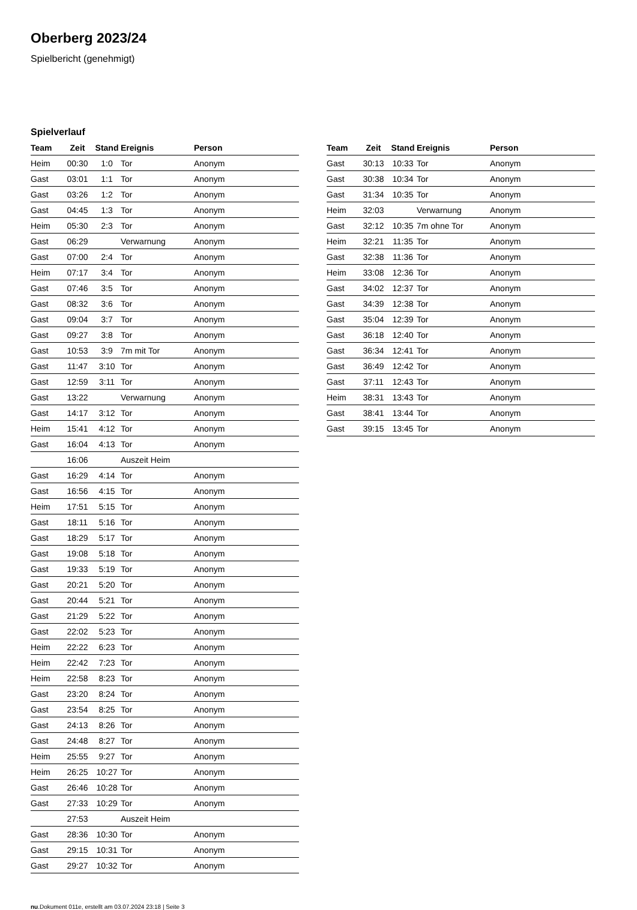Oberberg 2023/24
Spielbericht (genehmigt)
Spielverlauf
| Team | Zeit | Stand | Ereignis | Person |
| --- | --- | --- | --- | --- |
| Heim | 00:30 | 1:0 | Tor | Anonym |
| Gast | 03:01 | 1:1 | Tor | Anonym |
| Gast | 03:26 | 1:2 | Tor | Anonym |
| Gast | 04:45 | 1:3 | Tor | Anonym |
| Heim | 05:30 | 2:3 | Tor | Anonym |
| Gast | 06:29 | | Verwarnung | Anonym |
| Gast | 07:00 | 2:4 | Tor | Anonym |
| Heim | 07:17 | 3:4 | Tor | Anonym |
| Gast | 07:46 | 3:5 | Tor | Anonym |
| Gast | 08:32 | 3:6 | Tor | Anonym |
| Gast | 09:04 | 3:7 | Tor | Anonym |
| Gast | 09:27 | 3:8 | Tor | Anonym |
| Gast | 10:53 | 3:9 | 7m mit Tor | Anonym |
| Gast | 11:47 | 3:10 | Tor | Anonym |
| Gast | 12:59 | 3:11 | Tor | Anonym |
| Gast | 13:22 | | Verwarnung | Anonym |
| Gast | 14:17 | 3:12 | Tor | Anonym |
| Heim | 15:41 | 4:12 | Tor | Anonym |
| Gast | 16:04 | 4:13 | Tor | Anonym |
| | 16:06 | | Auszeit Heim | |
| Gast | 16:29 | 4:14 | Tor | Anonym |
| Gast | 16:56 | 4:15 | Tor | Anonym |
| Heim | 17:51 | 5:15 | Tor | Anonym |
| Gast | 18:11 | 5:16 | Tor | Anonym |
| Gast | 18:29 | 5:17 | Tor | Anonym |
| Gast | 19:08 | 5:18 | Tor | Anonym |
| Gast | 19:33 | 5:19 | Tor | Anonym |
| Gast | 20:21 | 5:20 | Tor | Anonym |
| Gast | 20:44 | 5:21 | Tor | Anonym |
| Gast | 21:29 | 5:22 | Tor | Anonym |
| Gast | 22:02 | 5:23 | Tor | Anonym |
| Heim | 22:22 | 6:23 | Tor | Anonym |
| Heim | 22:42 | 7:23 | Tor | Anonym |
| Heim | 22:58 | 8:23 | Tor | Anonym |
| Gast | 23:20 | 8:24 | Tor | Anonym |
| Gast | 23:54 | 8:25 | Tor | Anonym |
| Gast | 24:13 | 8:26 | Tor | Anonym |
| Gast | 24:48 | 8:27 | Tor | Anonym |
| Heim | 25:55 | 9:27 | Tor | Anonym |
| Heim | 26:25 | 10:27 | Tor | Anonym |
| Gast | 26:46 | 10:28 | Tor | Anonym |
| Gast | 27:33 | 10:29 | Tor | Anonym |
| | 27:53 | | Auszeit Heim | |
| Gast | 28:36 | 10:30 | Tor | Anonym |
| Gast | 29:15 | 10:31 | Tor | Anonym |
| Gast | 29:27 | 10:32 | Tor | Anonym |
| Team | Zeit | Stand | Ereignis | Person |
| --- | --- | --- | --- | --- |
| Gast | 30:13 | 10:33 | Tor | Anonym |
| Gast | 30:38 | 10:34 | Tor | Anonym |
| Gast | 31:34 | 10:35 | Tor | Anonym |
| Heim | 32:03 | | Verwarnung | Anonym |
| Gast | 32:12 | 10:35 | 7m ohne Tor | Anonym |
| Heim | 32:21 | 11:35 | Tor | Anonym |
| Gast | 32:38 | 11:36 | Tor | Anonym |
| Heim | 33:08 | 12:36 | Tor | Anonym |
| Gast | 34:02 | 12:37 | Tor | Anonym |
| Gast | 34:39 | 12:38 | Tor | Anonym |
| Gast | 35:04 | 12:39 | Tor | Anonym |
| Gast | 36:18 | 12:40 | Tor | Anonym |
| Gast | 36:34 | 12:41 | Tor | Anonym |
| Gast | 36:49 | 12:42 | Tor | Anonym |
| Gast | 37:11 | 12:43 | Tor | Anonym |
| Heim | 38:31 | 13:43 | Tor | Anonym |
| Gast | 38:41 | 13:44 | Tor | Anonym |
| Gast | 39:15 | 13:45 | Tor | Anonym |
nu.Dokument 011e, erstellt am 03.07.2024 23:18 | Seite 3